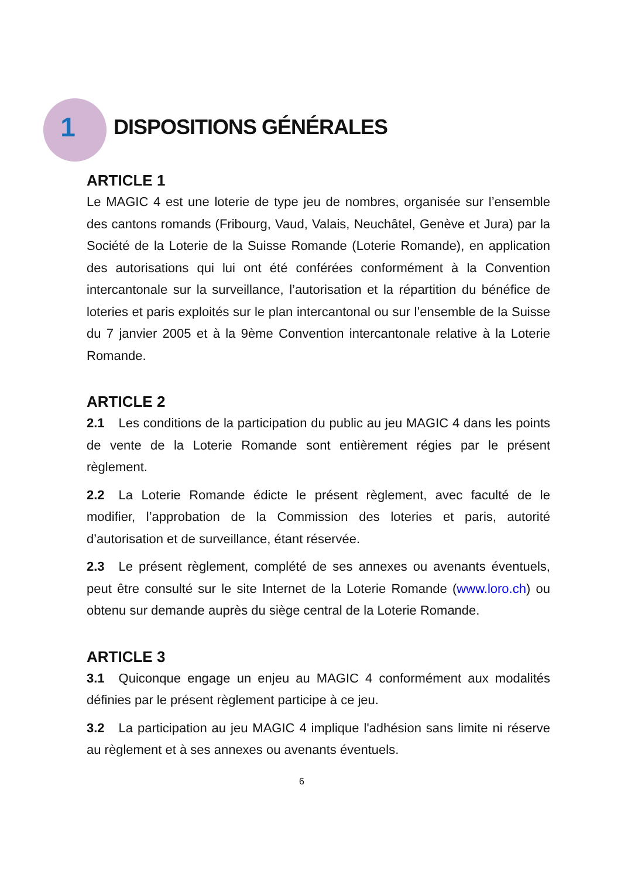1
DISPOSITIONS GÉNÉRALES
ARTICLE 1
Le MAGIC 4 est une loterie de type jeu de nombres, organisée sur l’ensemble des cantons romands (Fribourg, Vaud, Valais, Neuchâtel, Genève et Jura) par la Société de la Loterie de la Suisse Romande (Loterie Romande), en application des autorisations qui lui ont été conférées conformément à la Convention intercantonale sur la surveillance, l’autorisation et la répartition du bénéfice de loteries et paris exploités sur le plan intercantonal ou sur l’ensemble de la Suisse du 7 janvier 2005 et à la 9ème Convention intercantonale relative à la Loterie Romande.
ARTICLE 2
2.1 Les conditions de la participation du public au jeu MAGIC 4 dans les points de vente de la Loterie Romande sont entièrement régies par le présent règlement.
2.2 La Loterie Romande édicte le présent règlement, avec faculté de le modifier, l’approbation de la Commission des loteries et paris, autorité d’autorisation et de surveillance, étant réservée.
2.3 Le présent règlement, complété de ses annexes ou avenants éventuels, peut être consulté sur le site Internet de la Loterie Romande (www.loro.ch) ou obtenu sur demande auprès du siège central de la Loterie Romande.
ARTICLE 3
3.1 Quiconque engage un enjeu au MAGIC 4 conformément aux modalités définies par le présent règlement participe à ce jeu.
3.2 La participation au jeu MAGIC 4 implique l'adhésion sans limite ni réserve au règlement et à ses annexes ou avenants éventuels.
6